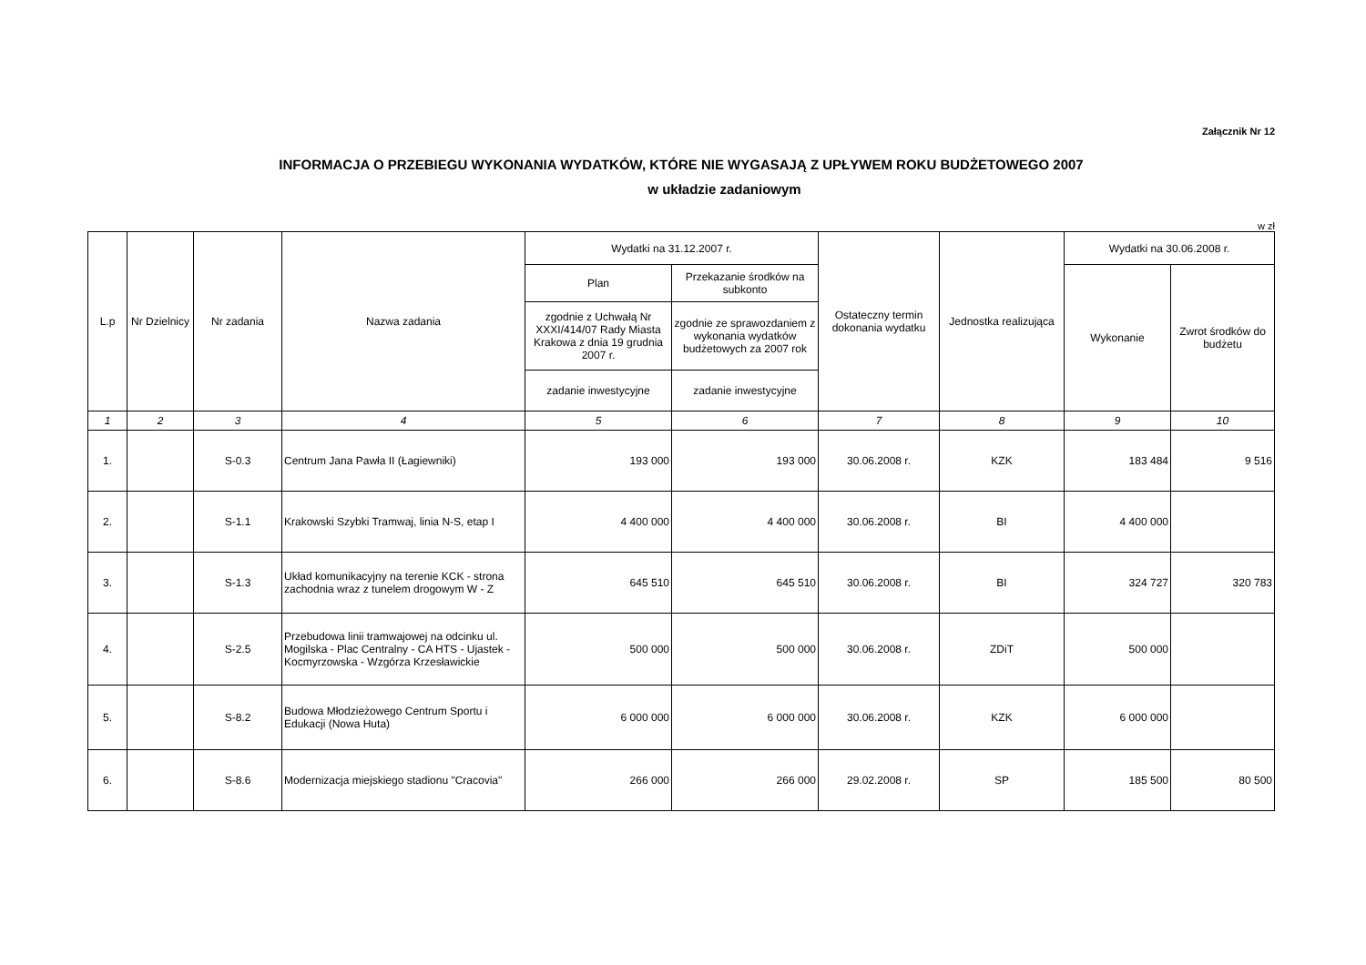Załącznik Nr 12
INFORMACJA O PRZEBIEGU WYKONANIA WYDATKÓW, KTÓRE NIE WYGASAJĄ Z UPŁYWEM ROKU BUDŻETOWEGO 2007
w układzie zadaniowym
w zł
| L.p | Nr Dzielnicy | Nr zadania | Nazwa zadania | Wydatki na 31.12.2007 r. | | Ostateczny termin dokonania wydatku | Jednostka realizująca | Wydatki na 30.06.2008 r. | |
| --- | --- | --- | --- | --- | --- | --- | --- | --- | --- |
| | | | | Plan | Przekazanie środków na subkonto | | | Wykonanie | Zwrot środków do budżetu |
| | | | | zgodnie z Uchwałą Nr XXXI/414/07 Rady Miasta Krakowa z dnia 19 grudnia 2007 r. | zgodnie ze sprawozdaniem z wykonania wydatków budżetowych za 2007 rok | | | | |
| | | | | zadanie inwestycyjne | zadanie inwestycyjne | | | | |
| 1 | 2 | 3 | 4 | 5 | 6 | 7 | 8 | 9 | 10 |
| 1. | | S-0.3 | Centrum Jana Pawła II (Łagiewniki) | 193 000 | 193 000 | 30.06.2008 r. | KZK | 183 484 | 9 516 |
| 2. | | S-1.1 | Krakowski Szybki Tramwaj, linia N-S, etap I | 4 400 000 | 4 400 000 | 30.06.2008 r. | BI | 4 400 000 | |
| 3. | | S-1.3 | Układ komunikacyjny na terenie KCK - strona zachodnia wraz z tunelem drogowym W - Z | 645 510 | 645 510 | 30.06.2008 r. | BI | 324 727 | 320 783 |
| 4. | | S-2.5 | Przebudowa linii tramwajowej na odcinku ul. Mogilska - Plac Centralny - CA HTS - Ujastek - Kocmyrzowska - Wzgórza Krzesławickie | 500 000 | 500 000 | 30.06.2008 r. | ZDiT | 500 000 | |
| 5. | | S-8.2 | Budowa Młodzieżowego Centrum Sportu i Edukacji (Nowa Huta) | 6 000 000 | 6 000 000 | 30.06.2008 r. | KZK | 6 000 000 | |
| 6. | | S-8.6 | Modernizacja miejskiego stadionu "Cracovia" | 266 000 | 266 000 | 29.02.2008 r. | SP | 185 500 | 80 500 |